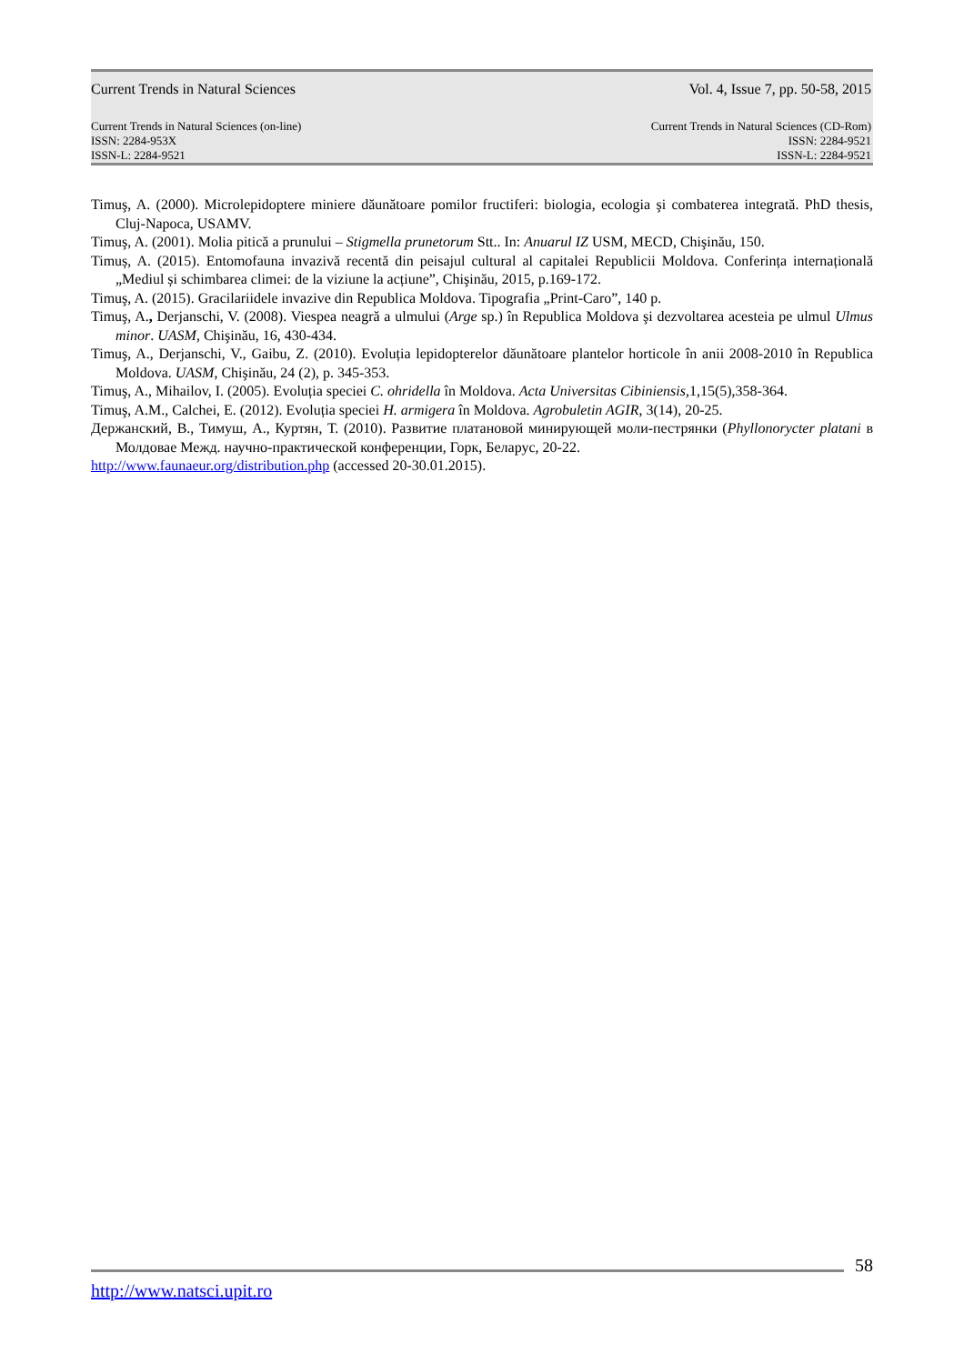Current Trends in Natural Sciences Vol. 4, Issue 7, pp. 50-58, 2015
Current Trends in Natural Sciences (on-line)
ISSN: 2284-953X
ISSN-L: 2284-9521
Current Trends in Natural Sciences (CD-Rom)
ISSN: 2284-9521
ISSN-L: 2284-9521
Timuş, A. (2000). Microlepidoptere miniere dăunătoare pomilor fructiferi: biologia, ecologia şi combaterea integrată. PhD thesis, Cluj-Napoca, USAMV.
Timuş, A. (2001). Molia pitică a prunului – Stigmella prunetorum Stt.. In: Anuarul IZ USM, MECD, Chişinău, 150.
Timuș, A. (2015). Entomofauna invazivă recentă din peisajul cultural al capitalei Republicii Moldova. Conferința internațională „Mediul și schimbarea climei: de la viziune la acțiune”, Chişinău, 2015, p.169-172.
Timuş, A. (2015). Gracilariidele invazive din Republica Moldova. Tipografia „Print-Caro”, 140 p.
Timuş, A., Derjanschi, V. (2008). Viespea neagră a ulmului (Arge sp.) în Republica Moldova şi dezvoltarea acesteia pe ulmul Ulmus minor. UASM, Chişinău, 16, 430-434.
Timuş, A., Derjanschi, V., Gaibu, Z. (2010). Evoluția lepidopterelor dăunătoare plantelor horticole în anii 2008-2010 în Republica Moldova. UASM, Chişinău, 24 (2), p. 345-353.
Timuş, A., Mihailov, I. (2005). Evoluția speciei C. ohridella în Moldova. Acta Universitas Cibiniensis, 1,15(5),358-364.
Timuş, A.M., Calchei, E. (2012). Evoluția speciei H. armigera în Moldova. Agrobuletin AGIR, 3(14), 20-25.
Держанский, В., Тимуш, А., Куртян, Т. (2010). Развитие платановой минирующей моли-пестрянки (Phyllonorycter platani в Молдовае Межд. научно-практической конференции, Горк, Беларус, 20-22.
http://www.faunaeur.org/distribution.php (accessed 20-30.01.2015).
58
http://www.natsci.upit.ro